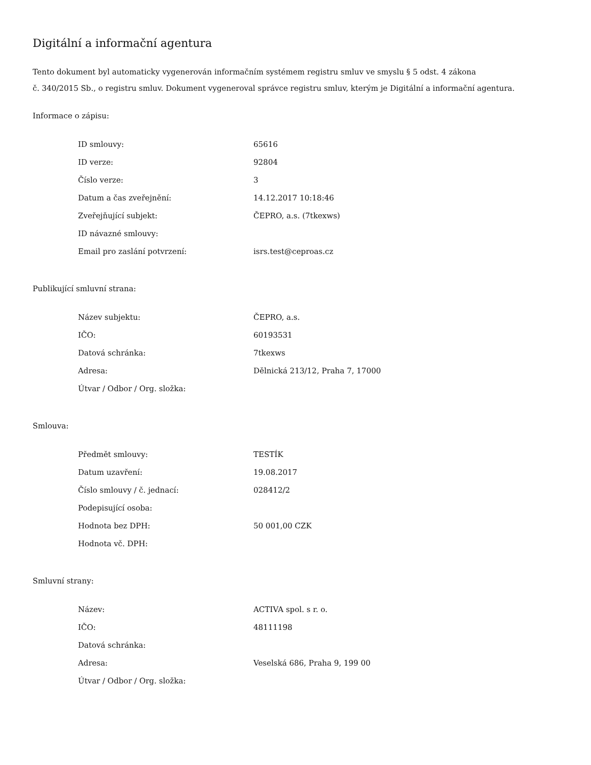Digitální a informační agentura
Tento dokument byl automaticky vygenerován informačním systémem registru smluv ve smyslu § 5 odst. 4 zákona
č. 340/2015 Sb., o registru smluv. Dokument vygeneroval správce registru smluv, kterým je Digitální a informační agentura.
Informace o zápisu:
| ID smlouvy: | 65616 |
| ID verze: | 92804 |
| Číslo verze: | 3 |
| Datum a čas zveřejnění: | 14.12.2017 10:18:46 |
| Zveřejňující subjekt: | ČEPRO, a.s. (7tkexws) |
| ID návazné smlouvy: | |
| Email pro zaslání potvrzení: | isrs.test@ceproas.cz |
Publikující smluvní strana:
| Název subjektu: | ČEPRO, a.s. |
| IČO: | 60193531 |
| Datová schránka: | 7tkexws |
| Adresa: | Dělnická 213/12, Praha 7, 17000 |
| Útvar / Odbor / Org. složka: | |
Smlouva:
| Předmět smlouvy: | TESTÍK |
| Datum uzavření: | 19.08.2017 |
| Číslo smlouvy / č. jednací: | 028412/2 |
| Podepisující osoba: | |
| Hodnota bez DPH: | 50 001,00 CZK |
| Hodnota vč. DPH: | |
Smluvní strany:
| Název: | ACTIVA spol. s r. o. |
| IČO: | 48111198 |
| Datová schránka: | |
| Adresa: | Veselská 686, Praha 9, 199 00 |
| Útvar / Odbor / Org. složka: | |